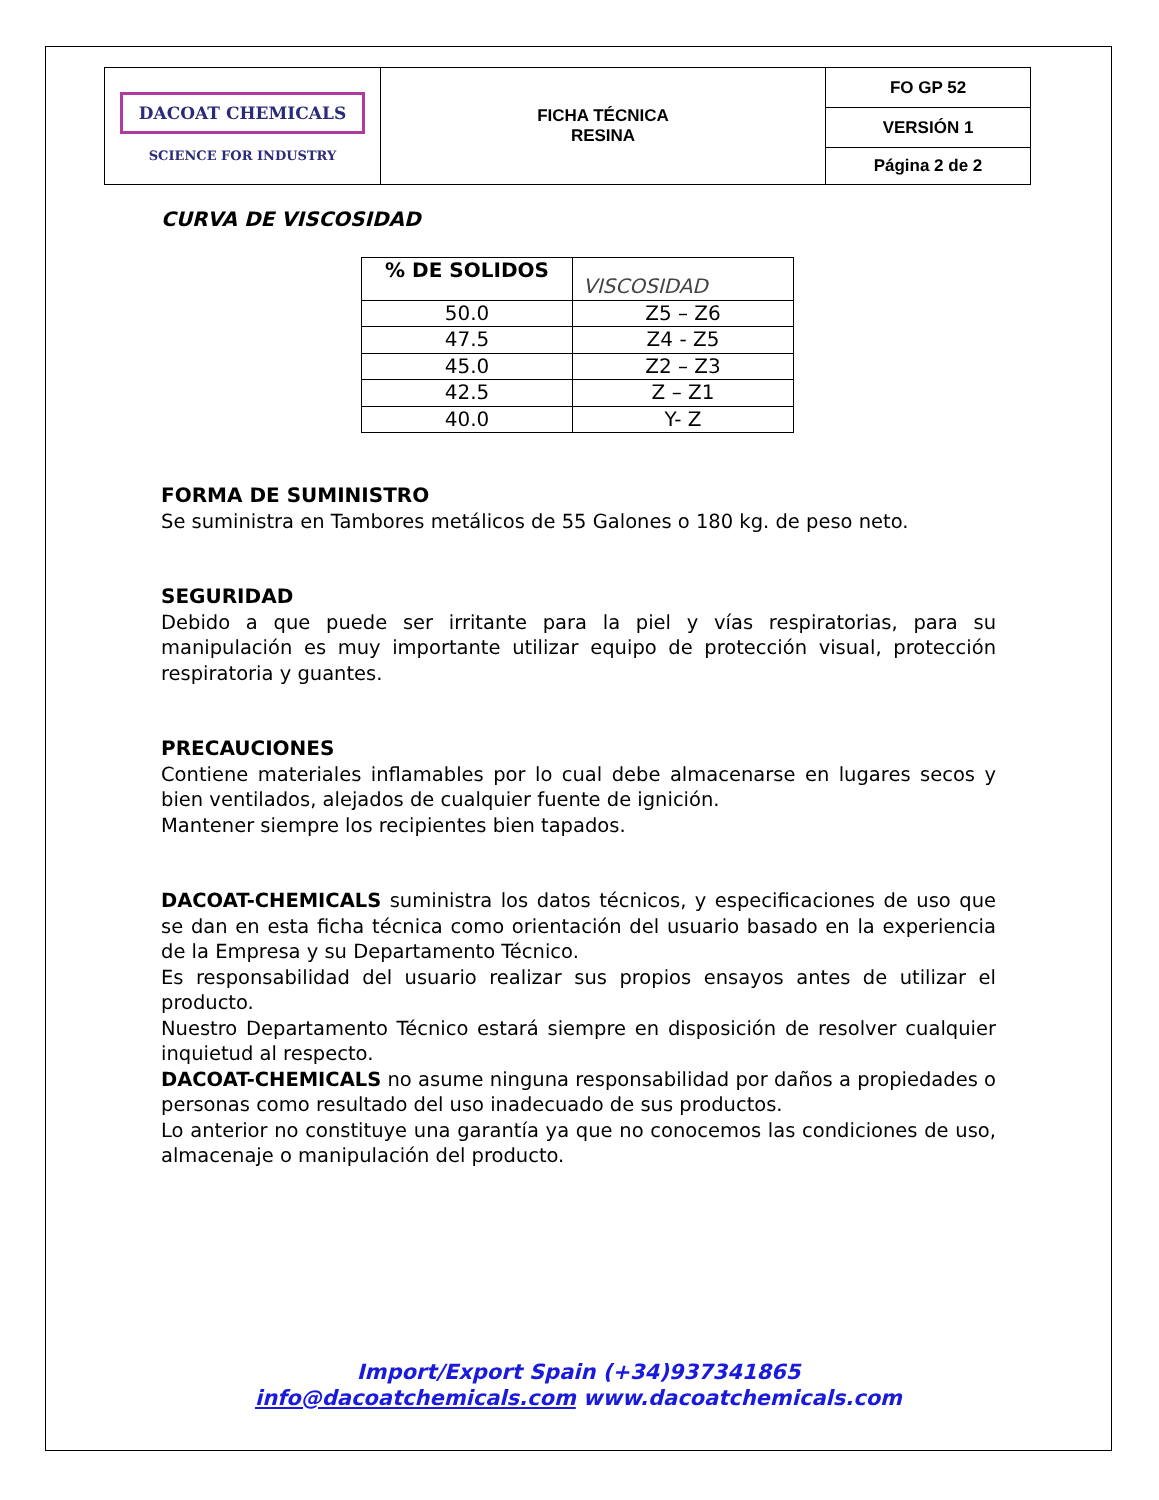| DACOAT CHEMICALS SCIENCE FOR INDUSTRY | FICHA TÉCNICA RESINA | FO GP 52 |
| | | VERSIÓN 1 |
| | | Página 2 de 2 |
CURVA DE VISCOSIDAD
| % DE SOLIDOS | VISCOSIDAD |
| --- | --- |
| 50.0 | Z5 – Z6 |
| 47.5 | Z4 - Z5 |
| 45.0 | Z2 – Z3 |
| 42.5 | Z – Z1 |
| 40.0 | Y- Z |
FORMA DE SUMINISTRO
Se suministra en Tambores metálicos de 55 Galones o 180 kg. de peso neto.
SEGURIDAD
Debido a que puede ser irritante para la piel y vías respiratorias, para su manipulación es muy importante utilizar equipo de protección visual, protección respiratoria y guantes.
PRECAUCIONES
Contiene materiales inflamables por lo cual debe almacenarse en lugares secos y bien ventilados, alejados de cualquier fuente de ignición.
Mantener siempre los recipientes bien tapados.
DACOAT-CHEMICALS suministra los datos técnicos, y especificaciones de uso que se dan en esta ficha técnica como orientación del usuario basado en la experiencia de la Empresa y su Departamento Técnico.
Es responsabilidad del usuario realizar sus propios ensayos antes de utilizar el producto.
Nuestro Departamento Técnico estará siempre en disposición de resolver cualquier inquietud al respecto.
DACOAT-CHEMICALS no asume ninguna responsabilidad por daños a propiedades o personas como resultado del uso inadecuado de sus productos.
Lo anterior no constituye una garantía ya que no conocemos las condiciones de uso, almacenaje o manipulación del producto.
Import/Export Spain (+34)937341865
info@dacoatchemicals.com www.dacoatchemicals.com